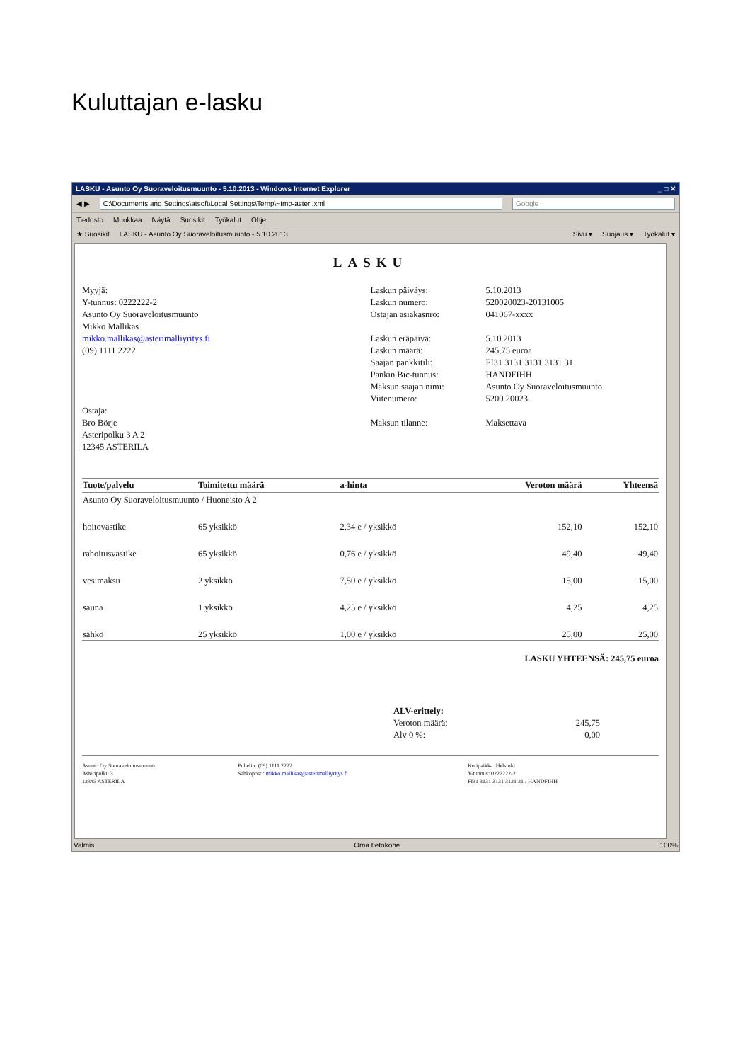Kuluttajan e-lasku
LASKU - Asunto Oy Suoraveloitusmuunto - 5.10.2013 - Windows Internet Explorer _ □ ✕
◀ ▶ C:\Documents and Settings\atsoft\Local Settings\Temp\~tmp-asteri.xml Google
Tiedosto Muokkaa Näytä Suosikit Työkalut Ohje
★ Suosikit LASKU - Asunto Oy Suoraveloitusmuunto - 5.10.2013 Sivu ▾ Suojaus ▾ Työkalut ▾
LASKU
Myyjä:
Y-tunnus: 0222222-2
Asunto Oy Suoraveloitusmuunto
Mikko Mallikas
mikko.mallikas@asterimalliyritys.fi
(09) 1111 2222
Ostaja:
Bro Börje
Asteripolku 3 A 2
12345 ASTERILA
Laskun päiväys: 5.10.2013 Laskun numero: 520020023-20131005 Ostajan asiakasnro: 041067-xxxx Laskun eräpäivä: 5.10.2013 Laskun määrä: 245,75 euroa Saajan pankkitili: FI31 3131 3131 3131 31 Pankin Bic-tunnus: HANDFIHH Maksun saajan nimi: Asunto Oy Suoraveloitusmuunto Viitenumero: 5200 20023 Maksun tilanne: Maksettava
| Tuote/palvelu | Toimitettu määrä | a-hinta | Veroton määrä | Yhteensä |
| --- | --- | --- | --- | --- |
| Asunto Oy Suoraveloitusmuunto / Huoneisto A 2 | | | | |
| hoitovastike | 65 yksikkö | 2,34 e / yksikkö | 152,10 | 152,10 |
| rahoitusvastike | 65 yksikkö | 0,76 e / yksikkö | 49,40 | 49,40 |
| vesimaksu | 2 yksikkö | 7,50 e / yksikkö | 15,00 | 15,00 |
| sauna | 1 yksikkö | 4,25 e / yksikkö | 4,25 | 4,25 |
| sähkö | 25 yksikkö | 1,00 e / yksikkö | 25,00 | 25,00 |
LASKU YHTEENSÄ: 245,75 euroa
ALV-erittely:
Veroton määrä: 245,75
Alv 0 %: 0,00
Asunto Oy Suoraveloitusmuunto
Asteripolku 3
12345 ASTERILA
Puhelin: (09) 1111 2222
Sähköposti: mikko.mallikas@asterimalliyritys.fi
Kotipaikka: Helsinki
Y-tunnus: 0222222-2
FI31 3131 3131 3131 31 / HANDFIHH
Valmis Oma tietokone 100%